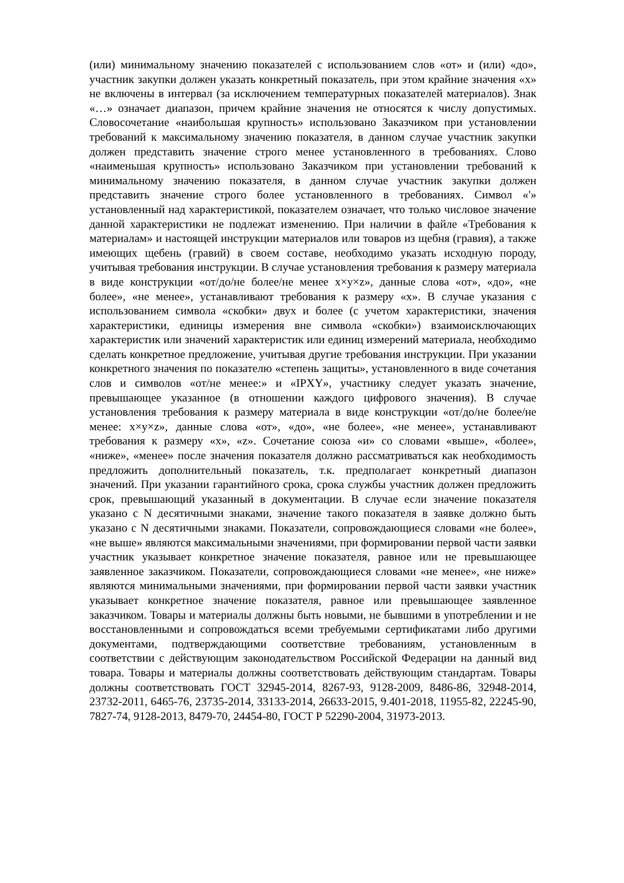(или) минимальному значению показателей с использованием слов «от» и (или) «до», участник закупки должен указать конкретный показатель, при этом крайние значения «х» не включены в интервал (за исключением температурных показателей материалов). Знак «…» означает диапазон, причем крайние значения не относятся к числу допустимых. Словосочетание «наибольшая крупность» использовано Заказчиком при установлении требований к максимальному значению показателя, в данном случае участник закупки должен представить значение строго менее установленного в требованиях. Слово «наименьшая крупность» использовано Заказчиком при установлении требований к минимальному значению показателя, в данном случае участник закупки должен представить значение строго более установленного в требованиях. Символ «'» установленный над характеристикой, показателем означает, что только числовое значение данной характеристики не подлежат изменению. При наличии в файле «Требования к материалам» и настоящей инструкции материалов или товаров из щебня (гравия), а также имеющих щебень (гравий) в своем составе, необходимо указать исходную породу, учитывая требования инструкции. В случае установления требования к размеру материала в виде конструкции «от/до/не более/не менее х×у×z», данные слова «от», «до», «не более», «не менее», устанавливают требования к размеру «х». В случае указания с использованием символа «скобки» двух и более (с учетом характеристики, значения характеристики, единицы измерения вне символа «скобки») взаимоисключающих характеристик или значений характеристик или единиц измерений материала, необходимо сделать конкретное предложение, учитывая другие требования инструкции. При указании конкретного значения по показателю «степень защиты», установленного в виде сочетания слов и символов «от/не менее:» и «IPXY», участнику следует указать значение, превышающее указанное (в отношении каждого цифрового значения). В случае установления требования к размеру материала в виде конструкции «от/до/не более/не менее: х×у×z», данные слова «от», «до», «не более», «не менее», устанавливают требования к размеру «х», «z». Сочетание союза «и» со словами «выше», «более», «ниже», «менее» после значения показателя должно рассматриваться как необходимость предложить дополнительный показатель, т.к. предполагает конкретный диапазон значений. При указании гарантийного срока, срока службы участник должен предложить срок, превышающий указанный в документации. В случае если значение показателя указано с N десятичными знаками, значение такого показателя в заявке должно быть указано с N десятичными знаками. Показатели, сопровождающиеся словами «не более», «не выше» являются максимальными значениями, при формировании первой части заявки участник указывает конкретное значение показателя, равное или не превышающее заявленное заказчиком. Показатели, сопровождающиеся словами «не менее», «не ниже» являются минимальными значениями, при формировании первой части заявки участник указывает конкретное значение показателя, равное или превышающее заявленное заказчиком. Товары и материалы должны быть новыми, не бывшими в употреблении и не восстановленными и сопровождаться всеми требуемыми сертификатами либо другими документами, подтверждающими соответствие требованиям, установленным в соответствии с действующим законодательством Российской Федерации на данный вид товара. Товары и материалы должны соответствовать действующим стандартам. Товары должны соответствовать ГОСТ 32945-2014, 8267-93, 9128-2009, 8486-86, 32948-2014, 23732-2011, 6465-76, 23735-2014, 33133-2014, 26633-2015, 9.401-2018, 11955-82, 22245-90, 7827-74, 9128-2013, 8479-70, 24454-80, ГОСТ Р 52290-2004, 31973-2013.